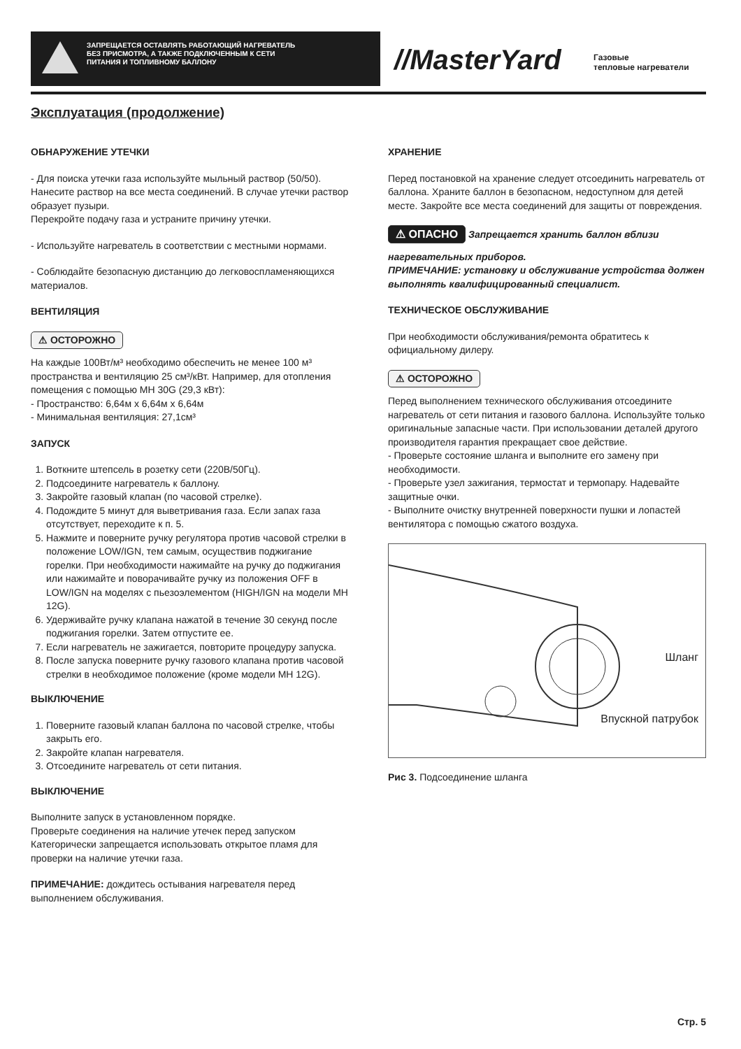ЗАПРЕЩАЕТСЯ ОСТАВЛЯТЬ РАБОТАЮЩИЙ НАГРЕВАТЕЛЬ БЕЗ ПРИСМОТРА, А ТАКЖЕ ПОДКЛЮЧЕННЫМ К СЕТИ ПИТАНИЯ И ТОПЛИВНОМУ БАЛЛОНУ
//MasterYard
Газовые
тепловые нагреватели
Эксплуатация (продолжение)
ОБНАРУЖЕНИЕ УТЕЧКИ
- Для поиска утечки газа используйте мыльный раствор (50/50). Нанесите раствор на все места соединений. В случае утечки раствор образует пузыри.
Перекройте подачу газа и устраните причину утечки.
- Используйте нагреватель в соответствии с местными нормами.
- Соблюдайте безопасную дистанцию до легковоспламеняющихся материалов.
ВЕНТИЛЯЦИЯ
⚠ ОСТОРОЖНО
На каждые 100Вт/м³ необходимо обеспечить не менее 100 м³ пространства и вентиляцию 25 см³/кВт. Например, для отопления помещения с помощью MH 30G (29,3 кВт):
- Пространство: 6,64м x 6,64м x 6,64м
- Минимальная вентиляция: 27,1см³
ЗАПУСК
1. Воткните штепсель в розетку сети (220В/50Гц).
2. Подсоедините нагреватель к баллону.
3. Закройте газовый клапан (по часовой стрелке).
4. Подождите 5 минут для выветривания газа. Если запах газа отсутствует, переходите к п. 5.
5. Нажмите и поверните ручку регулятора против часовой стрелки в положение LOW/IGN, тем самым, осуществив поджигание горелки. При необходимости нажимайте на ручку до поджигания или нажимайте и поворачивайте ручку из положения OFF в LOW/IGN на моделях с пьезоэлементом (HIGH/IGN на модели MH 12G).
6. Удерживайте ручку клапана нажатой в течение 30 секунд после поджигания горелки. Затем отпустите ее.
7. Если нагреватель не зажигается, повторите процедуру запуска.
8. После запуска поверните ручку газового клапана против часовой стрелки в необходимое положение (кроме модели MH 12G).
ВЫКЛЮЧЕНИЕ
1. Поверните газовый клапан баллона по часовой стрелке, чтобы закрыть его.
2. Закройте клапан нагревателя.
3. Отсоедините нагреватель от сети питания.
ВЫКЛЮЧЕНИЕ
Выполните запуск в установленном порядке.
Проверьте соединения на наличие утечек перед запуском
Категорически запрещается использовать открытое пламя для проверки на наличие утечки газа.
ПРИМЕЧАНИЕ: дождитесь остывания нагревателя перед выполнением обслуживания.
ХРАНЕНИЕ
Перед постановкой на хранение следует отсоединить нагреватель от баллона. Храните баллон в безопасном, недоступном для детей месте. Закройте все места соединений для защиты от повреждения.
⚠ ОПАСНО Запрещается хранить баллон вблизи нагревательных приборов.
ПРИМЕЧАНИЕ: установку и обслуживание устройства должен выполнять квалифицированный специалист.
ТЕХНИЧЕСКОЕ ОБСЛУЖИВАНИЕ
При необходимости обслуживания/ремонта обратитесь к официальному дилеру.
⚠ ОСТОРОЖНО
Перед выполнением технического обслуживания отсоедините нагреватель от сети питания и газового баллона. Используйте только оригинальные запасные части. При использовании деталей другого производителя гарантия прекращает свое действие.
- Проверьте состояние шланга и выполните его замену при необходимости.
- Проверьте узел зажигания, термостат и термопару. Надевайте защитные очки.
- Выполните очистку внутренней поверхности пушки и лопастей вентилятора с помощью сжатого воздуха.
Шланг
Впускной патрубок
Рис 3. Подсоединение шланга
Стр. 5